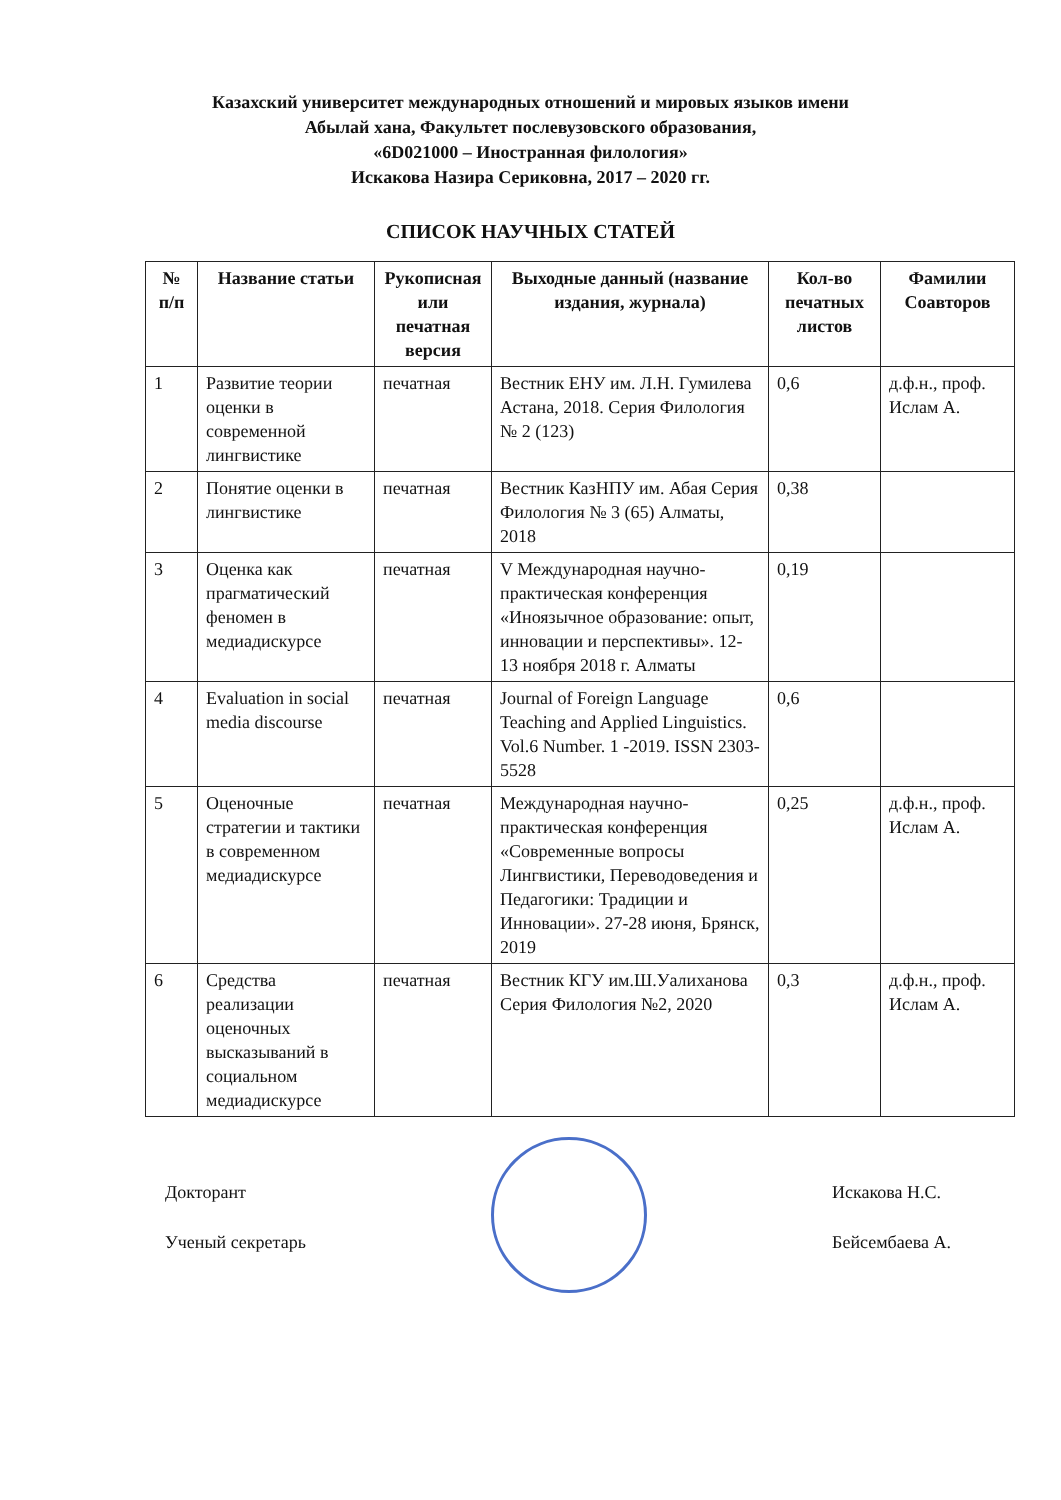Казахский университет международных отношений и мировых языков имени
Абылай хана, Факультет послевузовского образования,
«6D021000 – Иностранная филология»
Искакова Назира Сериковна, 2017 – 2020 гг.
СПИСОК НАУЧНЫХ СТАТЕЙ
| № п/п | Название статьи | Рукописная или печатная версия | Выходные данный (название издания, журнала) | Кол-во печатных листов | Фамилии Соавторов |
| --- | --- | --- | --- | --- | --- |
| 1 | Развитие теории оценки в современной лингвистике | печатная | Вестник ЕНУ им. Л.Н. Гумилева Астана, 2018. Серия Филология № 2 (123) | 0,6 | д.ф.н., проф. Ислам А. |
| 2 | Понятие оценки в лингвистике | печатная | Вестник КазНПУ им. Абая Серия Филология № 3 (65) Алматы, 2018 | 0,38 | |
| 3 | Оценка как прагматический феномен в медиадискурсе | печатная | V Международная научно-практическая конференция «Иноязычное образование: опыт, инновации и перспективы». 12-13 ноября 2018 г. Алматы | 0,19 | |
| 4 | Evaluation in social media discourse | печатная | Journal of Foreign Language Teaching and Applied Linguistics. Vol.6 Number. 1 -2019. ISSN 2303-5528 | 0,6 | |
| 5 | Оценочные стратегии и тактики в современном медиадискурсе | печатная | Международная научно-практическая конференция «Современные вопросы Лингвистики, Переводоведения и Педагогики: Традиции и Инновации». 27-28 июня, Брянск, 2019 | 0,25 | д.ф.н., проф. Ислам А. |
| 6 | Средства реализации оценочных высказываний в социальном медиадискурсе | печатная | Вестник КГУ им.Ш.Уалиханова Серия Филология №2, 2020 | 0,3 | д.ф.н., проф. Ислам А. |
Докторант
Ученый секретарь
Искакова Н.С.
Бейсембаева А.